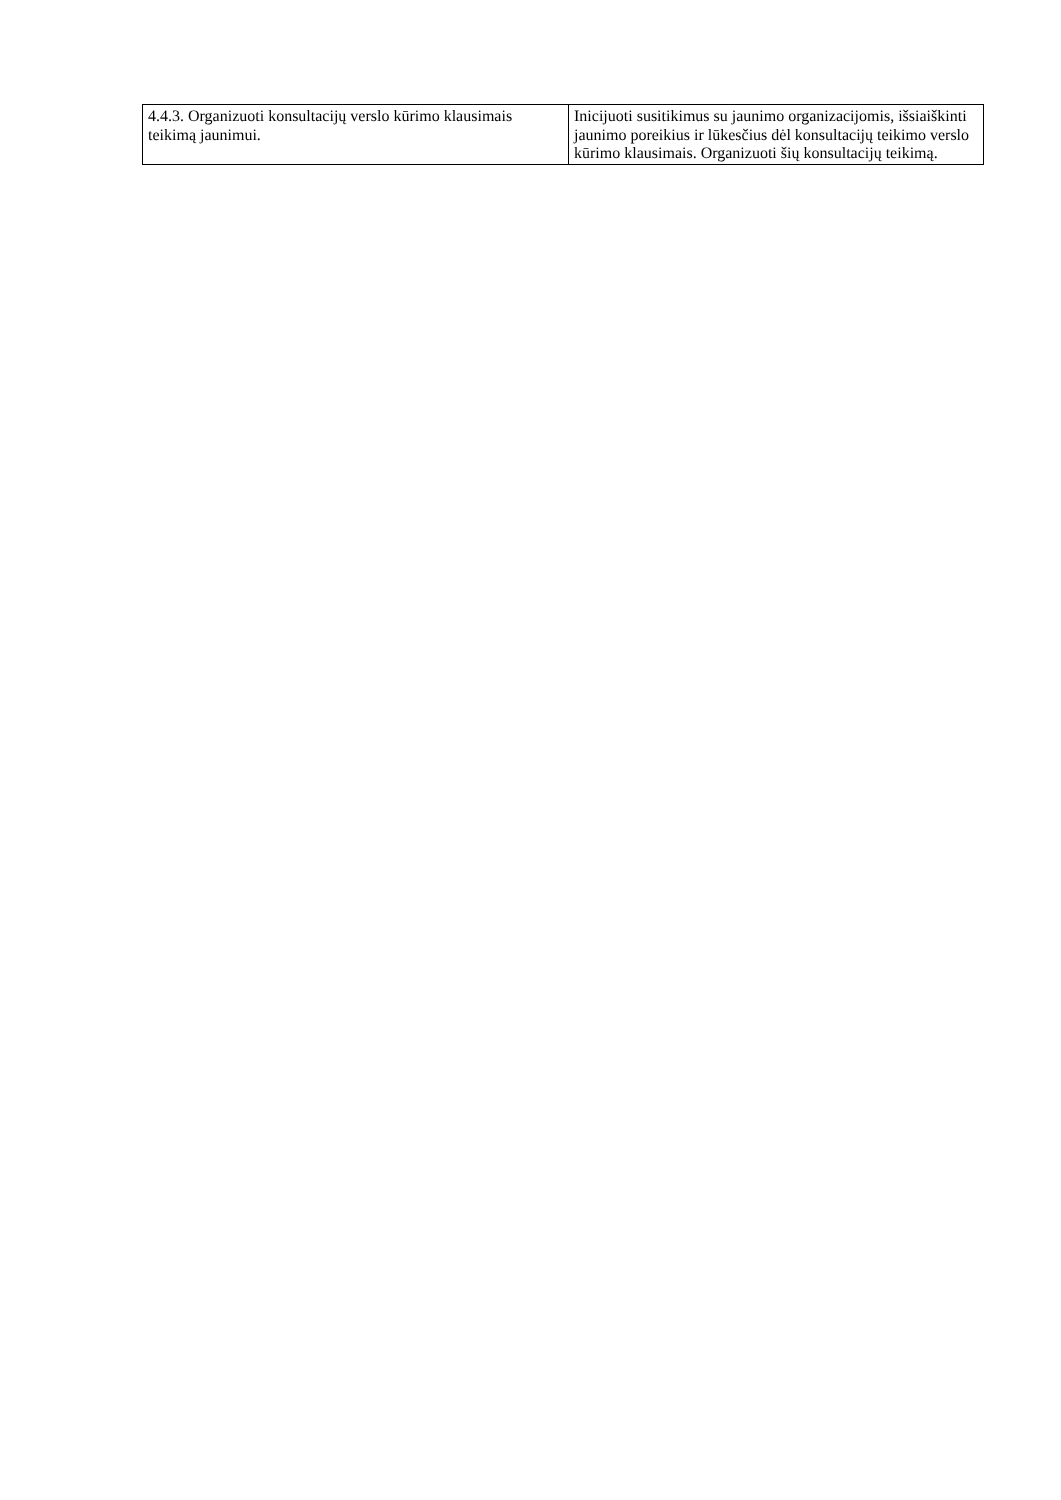| 4.4.3. Organizuoti konsultacijų verslo kūrimo klausimais teikimą jaunimui. | Inicijuoti susitikimus su jaunimo organizacijomis, išsiaiškinti jaunimo poreikius ir lūkesčius dėl konsultacijų teikimo verslo kūrimo klausimais. Organizuoti šių konsultacijų teikimą. |